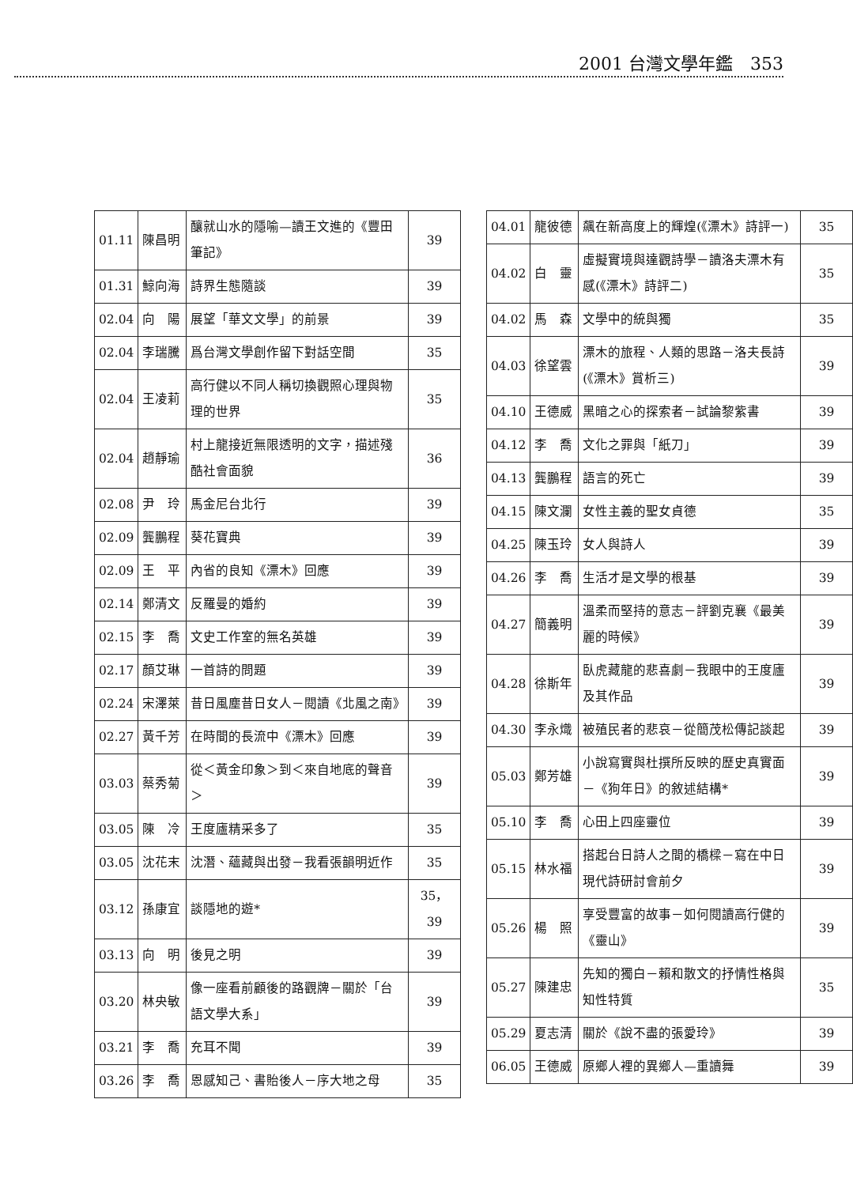2001 台灣文學年鑑　353
| 01.11 | 陳昌明 | 釀就山水的隱喻—讀王文進的《豐田筆記》 | 39 |
| 01.31 | 鯨向海 | 詩界生態隨談 | 39 |
| 02.04 | 向 陽 | 展望「華文文學」的前景 | 39 |
| 02.04 | 李瑞騰 | 爲台灣文學創作留下對話空間 | 35 |
| 02.04 | 王凌莉 | 高行健以不同人稱切換觀照心理與物理的世界 | 35 |
| 02.04 | 趙靜瑜 | 村上龍接近無限透明的文字，描述殘酷社會面貌 | 36 |
| 02.08 | 尹 玲 | 馬金尼台北行 | 39 |
| 02.09 | 龔鵬程 | 葵花寶典 | 39 |
| 02.09 | 王 平 | 內省的良知《漂木》回應 | 39 |
| 02.14 | 鄭清文 | 反羅曼的婚約 | 39 |
| 02.15 | 李 喬 | 文史工作室的無名英雄 | 39 |
| 02.17 | 顏艾琳 | 一首詩的問題 | 39 |
| 02.24 | 宋澤萊 | 昔日風塵昔日女人－閱讀《北風之南》 | 39 |
| 02.27 | 黃千芳 | 在時間的長流中《漂木》回應 | 39 |
| 03.03 | 蔡秀菊 | 從＜黃金印象＞到＜來自地底的聲音＞ | 39 |
| 03.05 | 陳 冷 | 王度廬精采多了 | 35 |
| 03.05 | 沈花末 | 沈潛、蘊藏與出發－我看張韻明近作 | 35 |
| 03.12 | 孫康宜 | 談隱地的遊* | 35，39 |
| 03.13 | 向 明 | 後見之明 | 39 |
| 03.20 | 林央敏 | 像一座看前顧後的路觀牌－關於「台語文學大系」 | 39 |
| 03.21 | 李 喬 | 充耳不聞 | 39 |
| 03.26 | 李 喬 | 恩感知己、書貽後人－序大地之母 | 35 |
| 04.01 | 龍彼德 | 飆在新高度上的輝煌(《漂木》詩評一) | 35 |
| 04.02 | 白 靈 | 虛擬實境與達觀詩學－讀洛夫漂木有感(《漂木》詩評二) | 35 |
| 04.02 | 馬 森 | 文學中的統與獨 | 35 |
| 04.03 | 徐望雲 | 漂木的旅程、人類的思路－洛夫長詩(《漂木》賞析三) | 39 |
| 04.10 | 王德威 | 黑暗之心的探索者－試論黎紫書 | 39 |
| 04.12 | 李 喬 | 文化之罪與「紙刀」 | 39 |
| 04.13 | 龔鵬程 | 語言的死亡 | 39 |
| 04.15 | 陳文瀾 | 女性主義的聖女貞德 | 35 |
| 04.25 | 陳玉玲 | 女人與詩人 | 39 |
| 04.26 | 李 喬 | 生活才是文學的根基 | 39 |
| 04.27 | 簡義明 | 溫柔而堅持的意志－評劉克襄《最美麗的時候》 | 39 |
| 04.28 | 徐斯年 | 臥虎藏龍的悲喜劇－我眼中的王度廬及其作品 | 39 |
| 04.30 | 李永熾 | 被殖民者的悲哀－從簡茂松傳記談起 | 39 |
| 05.03 | 鄭芳雄 | 小說寫實與杜撰所反映的歷史真實面－《狗年日》的敘述結構* | 39 |
| 05.10 | 李 喬 | 心田上四座靈位 | 39 |
| 05.15 | 林水福 | 搭起台日詩人之間的橋樑－寫在中日現代詩研討會前夕 | 39 |
| 05.26 | 楊 照 | 享受豐富的故事－如何閱讀高行健的《靈山》 | 39 |
| 05.27 | 陳建忠 | 先知的獨白－賴和散文的抒情性格與知性特質 | 35 |
| 05.29 | 夏志清 | 關於《說不盡的張愛玲》 | 39 |
| 06.05 | 王德威 | 原鄉人裡的異鄉人—重讀舞 | 39 |